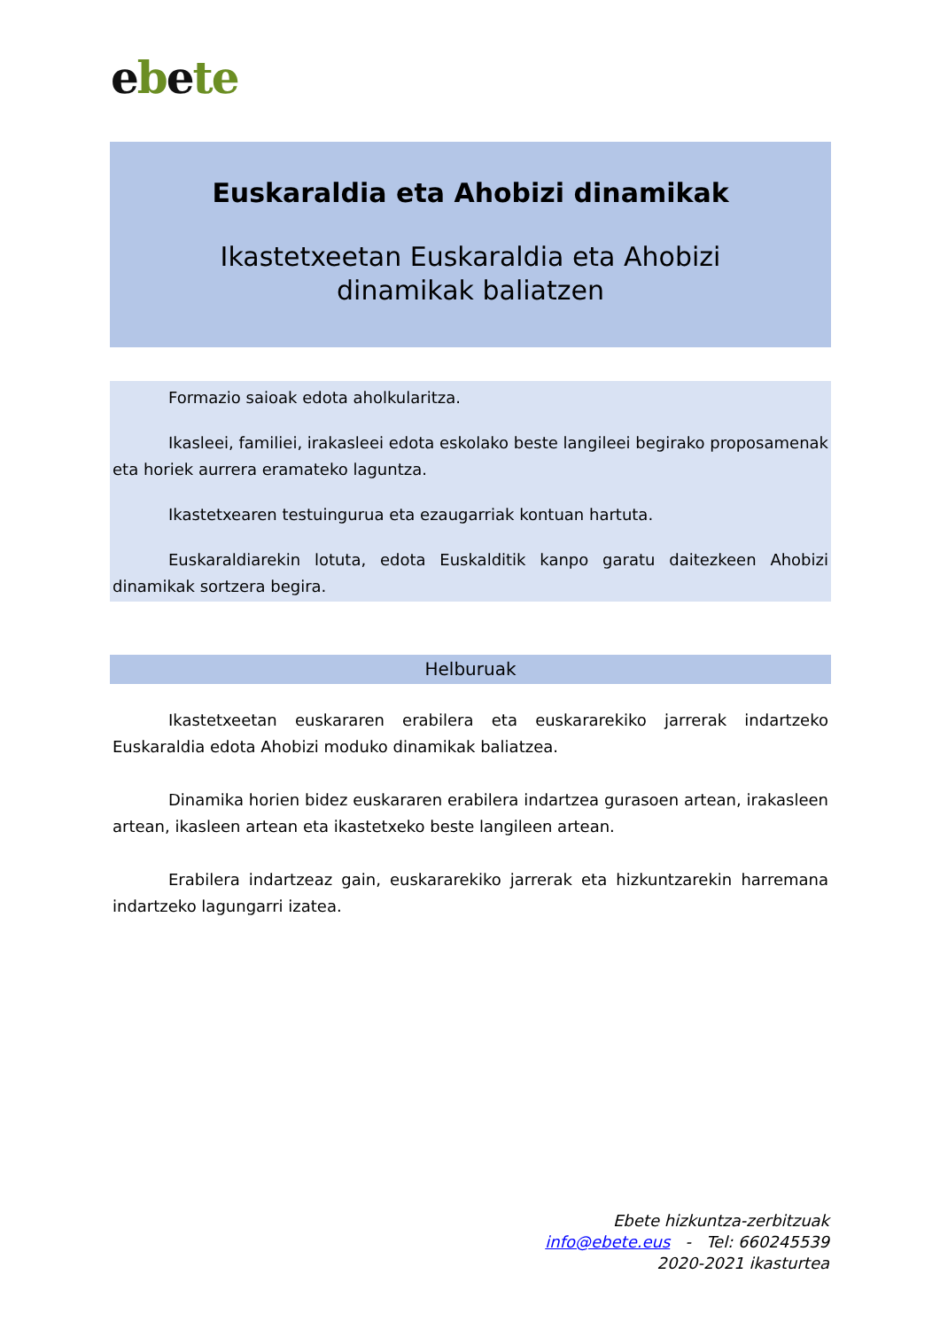ebete
Euskaraldia eta Ahobizi dinamikak
Ikastetxeetan Euskaraldia eta Ahobizi dinamikak baliatzen
Formazio saioak edota aholkularitza.
Ikasleei, familiei, irakasleei edota eskolako beste langileei begirako proposamenak eta horiek aurrera eramateko laguntza.
Ikastetxearen testuingurua eta ezaugarriak kontuan hartuta.
Euskaraldiarekin lotuta, edota Euskalditik kanpo garatu daitezkeen Ahobizi dinamikak sortzera begira.
Helburuak
Ikastetxeetan euskararen erabilera eta euskararekiko jarrerak indartzeko Euskaraldia edota Ahobizi moduko dinamikak baliatzea.
Dinamika horien bidez euskararen erabilera indartzea gurasoen artean, irakasleen artean, ikasleen artean eta ikastetxeko beste langileen artean.
Erabilera indartzeaz gain, euskararekiko jarrerak eta hizkuntzarekin harremana indartzeko lagungarri izatea.
Ebete hizkuntza-zerbitzuak
info@ebete.eus - Tel: 660245539
2020-2021 ikasturtea